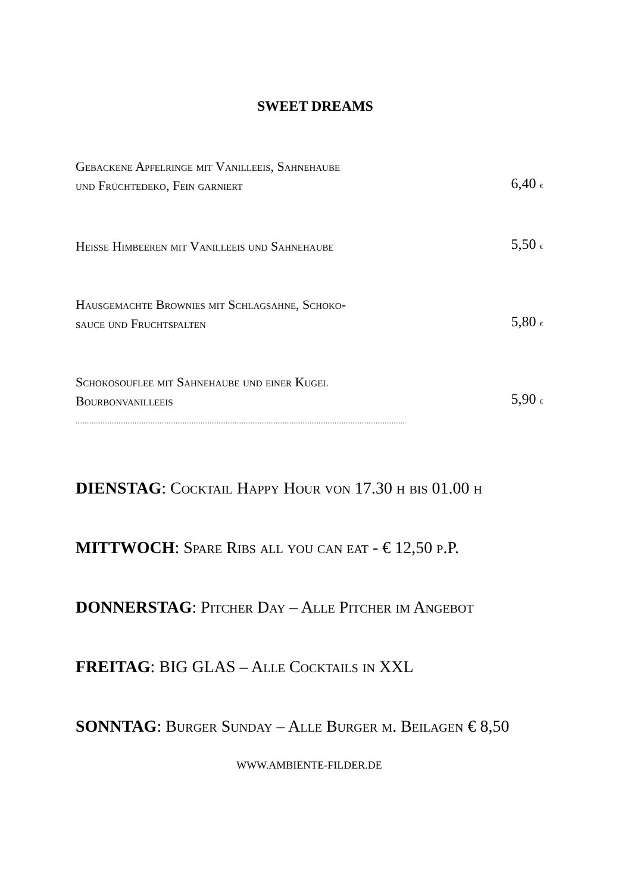SWEET DREAMS
Gebackene Apfelringe mit Vanilleeis, Sahnehaube
und Früchtedeko, Fein garniert
6,40 €
Heisse Himbeeren mit Vanilleeis und Sahnehaube
5,50 €
Hausgemachte Brownies mit Schlagsahne, Schoko-
sauce und Fruchtspalten
5,80 €
Schokosouflee mit Sahnehaube und einer Kugel
Bourbonvanilleeis
5,90 €
.........................................................................................................................................................................................
DIENSTAG: Cocktail Happy Hour von 17.30 h bis 01.00 h
MITTWOCH: Spare Ribs all you can eat - € 12,50 p.P.
DONNERSTAG: Pitcher Day – Alle Pitcher im Angebot
FREITAG: BIG GLAS – Alle Cocktails in XXL
SONNTAG: Burger Sunday – Alle Burger m. Beilagen € 8,50
WWW.AMBIENTE-FILDER.DE